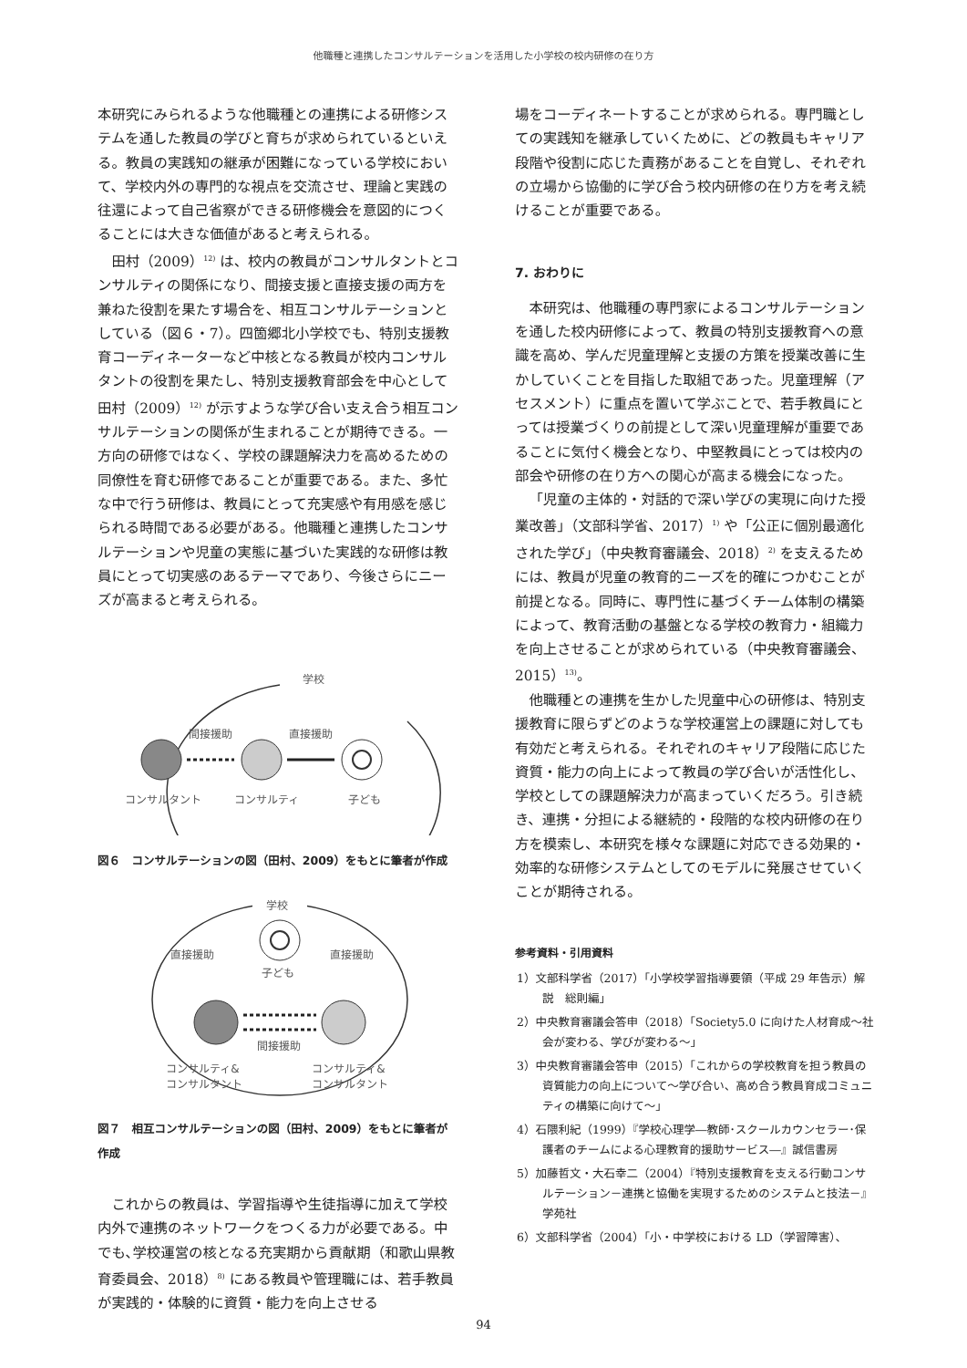他職種と連携したコンサルテーションを活用した小学校の校内研修の在り方
本研究にみられるような他職種との連携による研修システムを通した教員の学びと育ちが求められているといえる。教員の実践知の継承が困難になっている学校において、学校内外の専門的な視点を交流させ、理論と実践の往還によって自己省察ができる研修機会を意図的につくることには大きな価値があると考えられる。
田村（2009）<sup>12)</sup> は、校内の教員がコンサルタントとコンサルティの関係になり、間接支援と直接支援の両方を兼ねた役割を果たす場合を、相互コンサルテーションとしている（図６・7）。四箇郷北小学校でも、特別支援教育コーディネーターなど中核となる教員が校内コンサルタントの役割を果たし、特別支援教育部会を中心として田村（2009）<sup>12)</sup> が示すような学び合い支え合う相互コンサルテーションの関係が生まれることが期待できる。一方向の研修ではなく、学校の課題解決力を高めるための同僚性を育む研修であることが重要である。また、多忙な中で行う研修は、教員にとって充実感や有用感を感じられる時間である必要がある。他職種と連携したコンサルテーションや児童の実態に基づいた実践的な研修は教員にとって切実感のあるテーマであり、今後さらにニーズが高まると考えられる。
学校
間接援助
直接援助
コンサルタント
コンサルティ
子ども
図６　コンサルテーションの図（田村、2009）をもとに筆者が作成
学校
子ども
直接援助
直接援助
間接援助
コンサルティ&
コンサルタント
コンサルティ&
コンサルタント
図７　相互コンサルテーションの図（田村、2009）をもとに筆者が作成
これからの教員は、学習指導や生徒指導に加えて学校内外で連携のネットワークをつくる力が必要である。中でも､学校運営の核となる充実期から貢献期（和歌山県教育委員会、2018）<sup>8)</sup> にある教員や管理職には、若手教員が実践的・体験的に資質・能力を向上させる
場をコーディネートすることが求められる。専門職としての実践知を継承していくために、どの教員もキャリア段階や役割に応じた責務があることを自覚し、それぞれの立場から協働的に学び合う校内研修の在り方を考え続けることが重要である。
7. おわりに
本研究は、他職種の専門家によるコンサルテーションを通した校内研修によって、教員の特別支援教育への意識を高め、学んだ児童理解と支援の方策を授業改善に生かしていくことを目指した取組であった。児童理解（アセスメント）に重点を置いて学ぶことで、若手教員にとっては授業づくりの前提として深い児童理解が重要であることに気付く機会となり、中堅教員にとっては校内の部会や研修の在り方への関心が高まる機会になった。
「児童の主体的・対話的で深い学びの実現に向けた授業改善」（文部科学省、2017）<sup>1)</sup> や「公正に個別最適化された学び」（中央教育審議会、2018）<sup>2)</sup> を支えるためには、教員が児童の教育的ニーズを的確につかむことが前提となる。同時に、専門性に基づくチーム体制の構築によって、教育活動の基盤となる学校の教育力・組織力を向上させることが求められている（中央教育審議会、2015）<sup>13)</sup>。
他職種との連携を生かした児童中心の研修は、特別支援教育に限らずどのような学校運営上の課題に対しても有効だと考えられる。それぞれのキャリア段階に応じた資質・能力の向上によって教員の学び合いが活性化し、学校としての課題解決力が高まっていくだろう。引き続き、連携・分担による継続的・段階的な校内研修の在り方を模索し、本研究を様々な課題に対応できる効果的・効率的な研修システムとしてのモデルに発展させていくことが期待される。
参考資料・引用資料
1）文部科学省（2017）「小学校学習指導要領（平成 29 年告示）解説　総則編」
2）中央教育審議会答申（2018）「Society5.0 に向けた人材育成～社会が変わる、学びが変わる～」
3）中央教育審議会答申（2015）「これからの学校教育を担う教員の資質能力の向上について～学び合い、高め合う教員育成コミュニティの構築に向けて～」
4）石隈利紀（1999）『学校心理学―教師･スクールカウンセラー･保護者のチームによる心理教育的援助サービス―』誠信書房
5）加藤哲文・大石幸二（2004）『特別支援教育を支える行動コンサルテーション－連携と協働を実現するためのシステムと技法－』学苑社
6）文部科学省（2004）「小・中学校における LD（学習障害）、
94